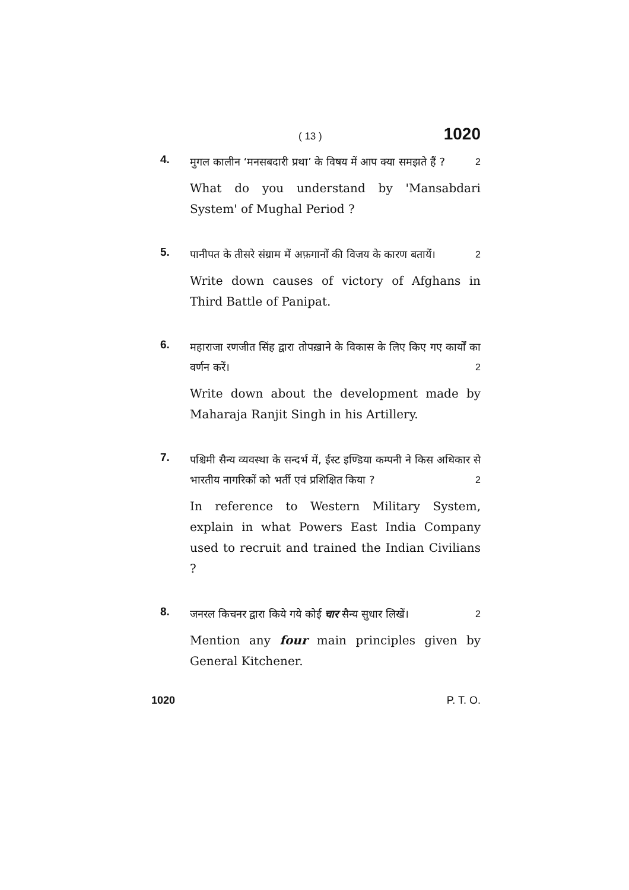( 13 ) 1020
4.
मुगल कालीन ‘मनसबदारी प्रथा’ के विषय में आप क्या समझते हैं ? 2
What do you understand by 'Mansabdari System' of Mughal Period ?
5.
पानीपत के तीसरे संग्राम में अफ़गानों की विजय के कारण बतायें। 2
Write down causes of victory of Afghans in Third Battle of Panipat.
6.
महाराजा रणजीत सिंह द्वारा तोपख़ाने के विकास के लिए किए गए कार्यों का वर्णन करें। 2
Write down about the development made by Maharaja Ranjit Singh in his Artillery.
7.
पश्चिमी सैन्य व्यवस्था के सन्दर्भ में, ईस्ट इण्डिया कम्पनी ने किस अधिकार से भारतीय नागरिकों को भर्ती एवं प्रशिक्षित किया ? 2
In reference to Western Military System, explain in what Powers East India Company used to recruit and trained the Indian Civilians ?
8.
जनरल किचनर द्वारा किये गये कोई चार सैन्य सुधार लिखें। 2
Mention any four main principles given by General Kitchener.
1020 P. T. O.